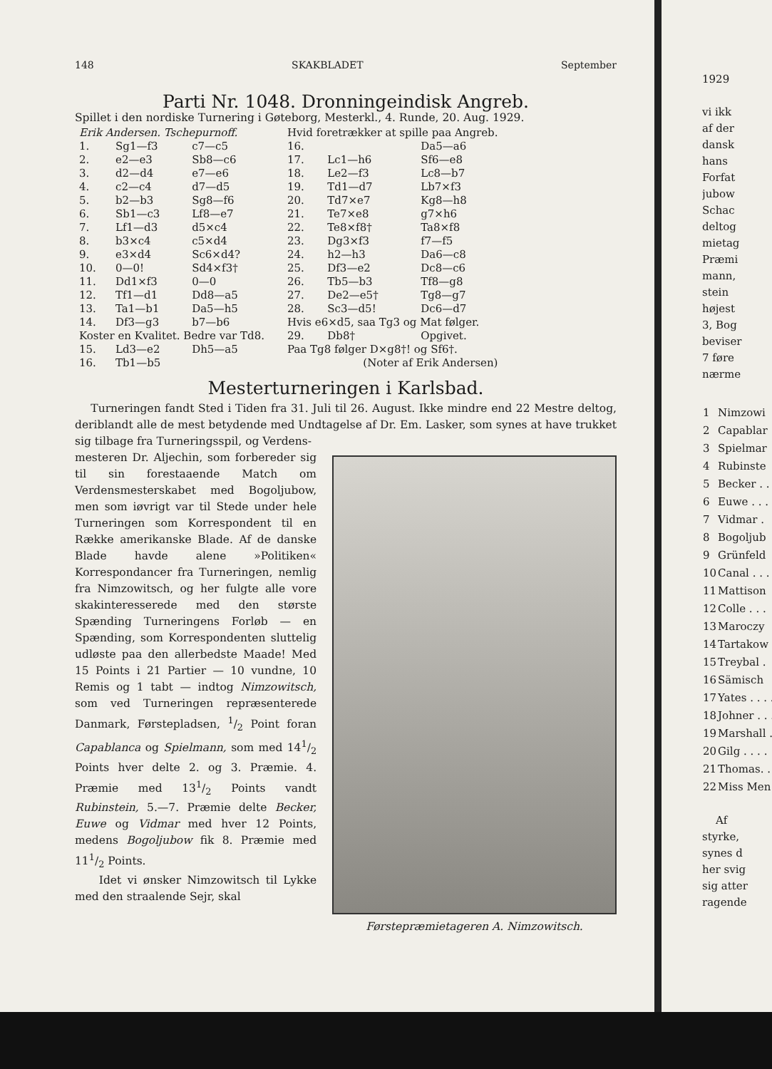148 SKAKBLADET September
Parti Nr. 1048. Dronningeindisk Angreb.
Spillet i den nordiske Turnering i Gøteborg, Mesterkl., 4. Runde, 20. Aug. 1929.
| Erik Andersen. Tschepurnoff. | | |
| 1. | Sg1—f3 | c7—c5 |
| 2. | e2—e3 | Sb8—c6 |
| 3. | d2—d4 | e7—e6 |
| 4. | c2—c4 | d7—d5 |
| 5. | b2—b3 | Sg8—f6 |
| 6. | Sb1—c3 | Lf8—e7 |
| 7. | Lf1—d3 | d5×c4 |
| 8. | b3×c4 | c5×d4 |
| 9. | e3×d4 | Sc6×d4? |
| 10. | 0—0! | Sd4×f3† |
| 11. | Dd1×f3 | 0—0 |
| 12. | Tf1—d1 | Dd8—a5 |
| 13. | Ta1—b1 | Da5—h5 |
| 14. | Df3—g3 | b7—b6 |
| Koster en Kvalitet. Bedre var Td8. | | |
| 15. | Ld3—e2 | Dh5—a5 |
| 16. | Tb1—b5 | |
| Hvid foretrækker at spille paa Angreb. | | |
| 16. | | Da5—a6 |
| 17. | Lc1—h6 | Sf6—e8 |
| 18. | Le2—f3 | Lc8—b7 |
| 19. | Td1—d7 | Lb7×f3 |
| 20. | Td7×e7 | Kg8—h8 |
| 21. | Te7×e8 | g7×h6 |
| 22. | Te8×f8† | Ta8×f8 |
| 23. | Dg3×f3 | f7—f5 |
| 24. | h2—h3 | Da6—c8 |
| 25. | Df3—e2 | Dc8—c6 |
| 26. | Tb5—b3 | Tf8—g8 |
| 27. | De2—e5† | Tg8—g7 |
| 28. | Sc3—d5! | Dc6—d7 |
| Hvis e6×d5, saa Tg3 og Mat følger. | | |
| 29. | Db8† | Opgivet. |
| Paa Tg8 følger D×g8†! og Sf6†. | | |
| (Noter af Erik Andersen) | | |
Mesterturneringen i Karlsbad.
Turneringen fandt Sted i Tiden fra 31. Juli til 26. August. Ikke mindre end 22 Mestre deltog, deriblandt alle de mest betydende med Undtagelse af Dr. Em. Lasker, som synes at have trukket sig tilbage fra Turneringsspil, og Verdens-
mesteren Dr. Aljechin, som forbereder sig til sin forestaaende Match om Verdensmesterskabet med Bogoljubow, men som iøvrigt var til Stede under hele Turneringen som Korrespondent til en Række amerikanske Blade. Af de danske Blade havde alene »Politiken« Korrespondancer fra Turneringen, nemlig fra Nimzowitsch, og her fulgte alle vore skakinteresserede med den største Spænding Turneringens Forløb — en Spænding, som Korrespondenten sluttelig udløste paa den allerbedste Maade! Med 15 Points i 21 Partier — 10 vundne, 10 Remis og 1 tabt — indtog Nimzowitsch, som ved Turneringen repræsenterede Danmark, Førstepladsen, 1/2 Point foran Capablanca og Spielmann, som med 141/2 Points hver delte 2. og 3. Præmie. 4. Præmie med 131/2 Points vandt Rubinstein, 5.—7. Præmie delte Becker, Euwe og Vidmar med hver 12 Points, medens Bogoljubow fik 8. Præmie med 111/2 Points.
Idet vi ønsker Nimzowitsch til Lykke med den straalende Sejr, skal
Førstepræmietageren A. Nimzowitsch.
1929
vi ikk
af der
dansk
hans
Forfat
jubow
Schac
deltog
mietag
Præmi
mann,
stein
højest
3, Bog
beviser
7 føre
nærme
| 1 | Nimzowi |
| 2 | Capablar |
| 3 | Spielmar |
| 4 | Rubinste |
| 5 | Becker . . |
| 6 | Euwe . . . |
| 7 | Vidmar . |
| 8 | Bogoljub |
| 9 | Grünfeld |
| 10 | Canal . . . |
| 11 | Mattison |
| 12 | Colle . . . |
| 13 | Maroczy |
| 14 | Tartakow |
| 15 | Treybal . |
| 16 | Sämisch |
| 17 | Yates . . . . |
| 18 | Johner . . . |
| 19 | Marshall . |
| 20 | Gilg . . . . |
| 21 | Thomas. . |
| 22 | Miss Men |
Af
styrke,
synes d
her svig
sig atter
ragende